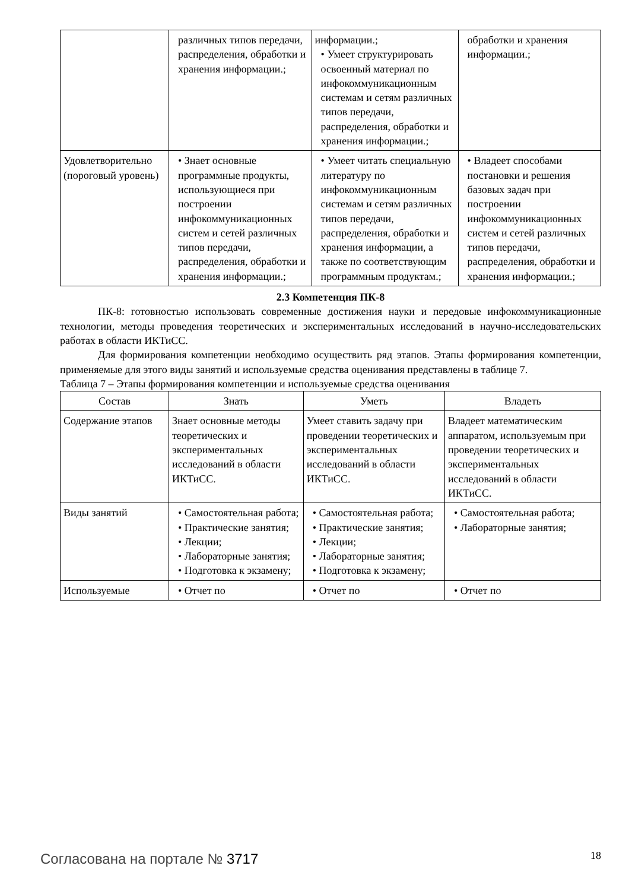| | различных типов передачи, распределения, обработки и хранения информации.; | информации.; • Умеет структурировать освоенный материал по инфокоммуникационным системам и сетям различных типов передачи, распределения, обработки и хранения информации.; | обработки и хранения информации.; |
| Удовлетворительно (пороговый уровень) | • Знает основные программные продукты, использующиеся при построении инфокоммуникационных систем и сетей различных типов передачи, распределения, обработки и хранения информации.; | • Умеет читать специальную литературу по инфокоммуникационным системам и сетям различных типов передачи, распределения, обработки и хранения информации, а также по соответствующим программным продуктам.; | • Владеет способами постановки и решения базовых задач при построении инфокоммуникационных систем и сетей различных типов передачи, распределения, обработки и хранения информации.; |
2.3 Компетенция ПК-8
ПК-8: готовностью использовать современные достижения науки и передовые инфокоммуникационные технологии, методы проведения теоретических и экспериментальных исследований в научно-исследовательских работах в области ИКТиСС.
Для формирования компетенции необходимо осуществить ряд этапов. Этапы формирования компетенции, применяемые для этого виды занятий и используемые средства оценивания представлены в таблице 7.
Таблица 7 – Этапы формирования компетенции и используемые средства оценивания
| Состав | Знать | Уметь | Владеть |
| --- | --- | --- | --- |
| Содержание этапов | Знает основные методы теоретических и экспериментальных исследований в области ИКТиСС. | Умеет ставить задачу при проведении теоретических и экспериментальных исследований в области ИКТиСС. | Владеет математическим аппаратом, используемым при проведении теоретических и экспериментальных исследований в области ИКТиСС. |
| Виды занятий | • Самостоятельная работа; • Практические занятия; • Лекции; • Лабораторные занятия; • Подготовка к экзамену; | • Самостоятельная работа; • Практические занятия; • Лекции; • Лабораторные занятия; • Подготовка к экзамену; | • Самостоятельная работа; • Лабораторные занятия; |
| Используемые | • Отчет по | • Отчет по | • Отчет по |
Согласована на портале № 3717 18